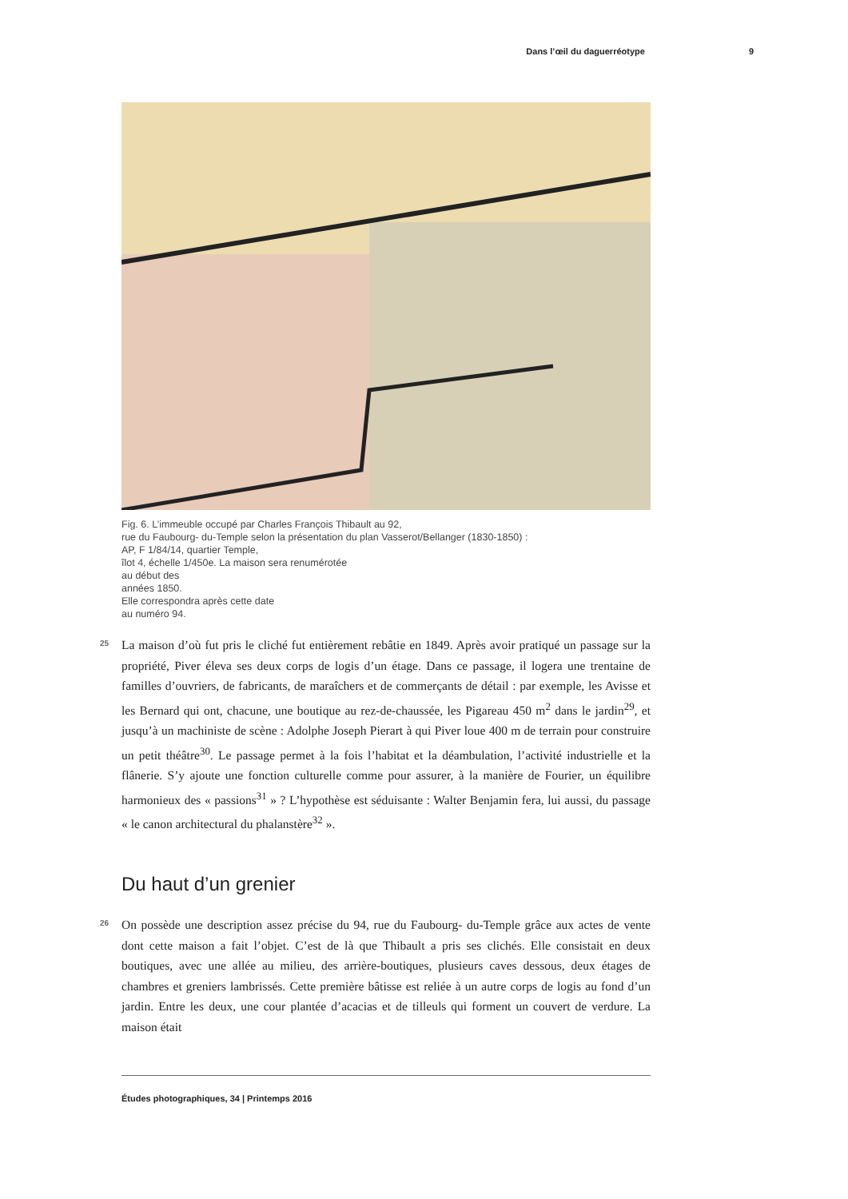Dans l’œil du daguerréotype 9
Fig. 6. L’immeuble occupé par Charles François Thibault au 92,
rue du Faubourg- du-Temple selon la présentation du plan Vasserot/Bellanger (1830-1850) :
AP, F 1/84/14, quartier Temple,
îlot 4, échelle 1/450e. La maison sera renumérotée
au début des
années 1850.
Elle correspondra après cette date
au numéro 94.
25
La maison d’où fut pris le cliché fut entièrement rebâtie en 1849. Après avoir pratiqué un passage sur la propriété, Piver éleva ses deux corps de logis d’un étage. Dans ce passage, il logera une trentaine de familles d’ouvriers, de fabricants, de maraîchers et de commerçants de détail : par exemple, les Avisse et les Bernard qui ont, chacune, une boutique au rez-de-chaussée, les Pigareau 450 m<sup>2</sup> dans le jardin<sup>29</sup>, et jusqu’à un machiniste de scène : Adolphe Joseph Pierart à qui Piver loue 400 m de terrain pour construire un petit théâtre<sup>30</sup>. Le passage permet à la fois l’habitat et la déambulation, l’activité industrielle et la flânerie. S’y ajoute une fonction culturelle comme pour assurer, à la manière de Fourier, un équilibre harmonieux des « passions<sup>31</sup> » ? L’hypothèse est séduisante : Walter Benjamin fera, lui aussi, du passage « le canon architectural du phalanstère<sup>32</sup> ».
Du haut d’un grenier
26
On possède une description assez précise du 94, rue du Faubourg- du-Temple grâce aux actes de vente dont cette maison a fait l’objet. C’est de là que Thibault a pris ses clichés. Elle consistait en deux boutiques, avec une allée au milieu, des arrière-boutiques, plusieurs caves dessous, deux étages de chambres et greniers lambrissés. Cette première bâtisse est reliée à un autre corps de logis au fond d’un jardin. Entre les deux, une cour plantée d’acacias et de tilleuls qui forment un couvert de verdure. La maison était
Études photographiques, 34 | Printemps 2016